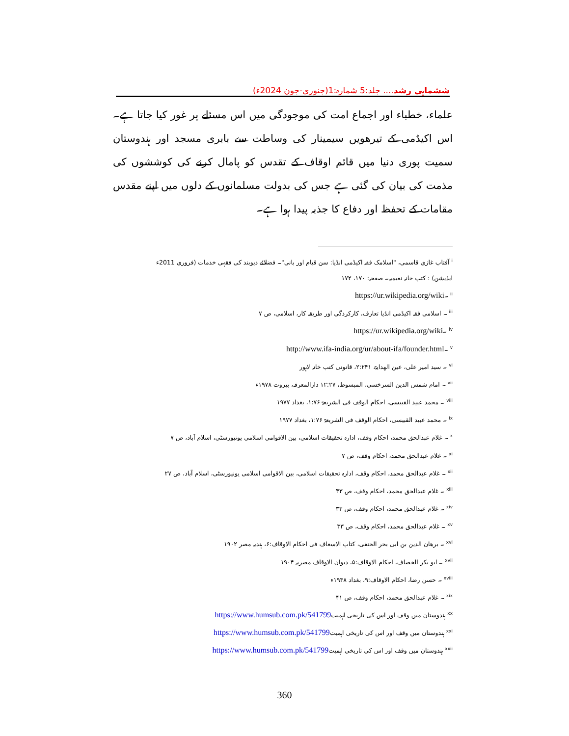ششماہی رشد.... جلد:5 شمارہ:1(جنوری-جون 2024ء)
علماء، خطباء اور اجماع امت کی موجودگی میں اس مسئلے پر غور کیا جاتا ہے۔اس اکیڈمی کے تیرھویں سیمینار کی وساطت سے بابری مسجد اور ہندوستان سمیت پوری دنیا میں قائم اوقاف کے تقدس کو پامال کرنے کی کوششوں کی مذمت کی بیان کی گئی ہے جس کی بدولت مسلمانوں کے دلوں میں اپنے مقدس مقامات کے تحفظ اور دفاع کا جذبہ پیدا ہوا ہے۔
<sup>i</sup> آفتاب غازی قاسمی، "اسلامک فقہ اکیڈمی انڈیا: سن قیام اور بانی"۔ فضلائے دیوبند کی فقہی خدمات (فروری 2011ء ایڈیشن) : کتب خانہ نعیمیہ۔ صفحہ: ۱۷۰، ۱۷۲
<sup>ii</sup> ۔https://ur.wikipedia.org/wiki
<sup>iii</sup> ۔ اسلامی فقہ اکیڈمی انڈیا تعارف، کارکردگی اور طریقہ کار، اسلامی، ص ۷
<sup>iv</sup> ۔https://ur.wikipedia.org/wiki
<sup>v</sup> ۔http://www.ifa-india.org/ur/about-ifa/founder.html
<sup>vi</sup> ۔ سید امیر علی، عین الھدایۃ، ۲:۲۴۱، قانونی کتب خانہ لاہور
<sup>vii</sup> ۔ امام شمس الدین السرخسی، المبسوط، ۱۲:۲۷ دارالمعرفہ، بیروت ۱۹۷۸ء
<sup>viii</sup> ۔ محمد عبید القبیسی، احکام الوقف فی الشریعۃ ۱:۷۶، بغداد ۱۹۷۷
<sup>ix</sup> ۔ محمد عبید القبیسی، احکام الوقف فی الشریعۃ ۱:۷۶، بغداد ۱۹۷۷
<sup>x</sup> ۔ غلام عبدالحق محمد، احکام وقف، ادارہ تحقیقات اسلامی، بین الاقوامی اسلامی یونیورسٹی، اسلام آباد، ص ۷
<sup>xi</sup> ۔ غلام عبدالحق محمد، احکام وقف، ص ۷
<sup>xii</sup> ۔ غلام عبدالحق محمد، احکام وقف، ادارہ تحقیقات اسلامی، بین الاقوامی اسلامی یونیورسٹی، اسلام آباد، ص ۲۷
<sup>xiii</sup> ۔ غلام عبدالحق محمد، احکام وقف، ص ۳۳
<sup>xiv</sup> ۔ غلام عبدالحق محمد، احکام وقف، ص ۳۳
<sup>xv</sup> ۔ غلام عبدالحق محمد، احکام وقف، ص ۳۳
<sup>xvi</sup> ۔ برھان الدین بن ابی بحر الحنفی، کتاب الاسعاف فی احکام الاوقاف:۶، ہندیہ مصر ۱۹۰۲
<sup>xvii</sup> ۔ ابو بکر الخصاف، احکام الاوقاف:۵، دیوان الاوقاف مصریہ ۱۹۰۴
<sup>xviii</sup> ۔ حسن رضا، احکام الاوقاف:۹، بغداد ۱۹۳۸ء
<sup>xix</sup> ۔ غلام عبدالحق محمد، احکام وقف، ص ۴۱
<sup>xx</sup> ہندوستان میں وقف اور اس کی تاریخی اہمیتhttps://www.humsub.com.pk/541799
<sup>xxi</sup> ہندوستان میں وقف اور اس کی تاریخی اہمیتhttps://www.humsub.com.pk/541799
<sup>xxii</sup> ہندوستان میں وقف اور اس کی تاریخی اہمیتhttps://www.humsub.com.pk/541799
360